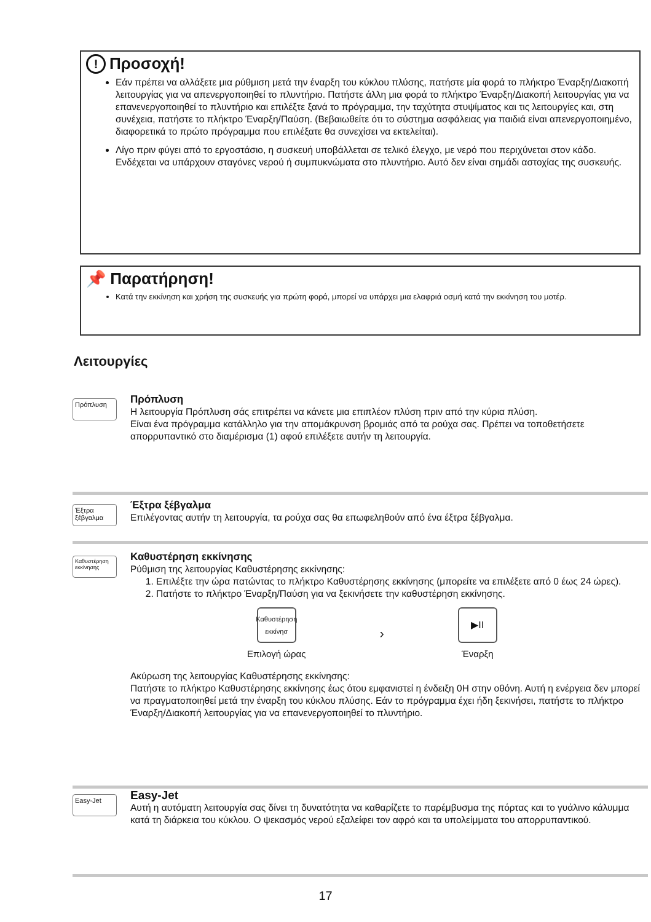! Προσοχή!
Εάν πρέπει να αλλάξετε μια ρύθμιση μετά την έναρξη του κύκλου πλύσης, πατήστε μία φορά το πλήκτρο Έναρξη/Διακοπή λειτουργίας για να απενεργοποιηθεί το πλυντήριο. Πατήστε άλλη μια φορά το πλήκτρο Έναρξη/Διακοπή λειτουργίας για να επανενεργοποιηθεί το πλυντήριο και επιλέξτε ξανά το πρόγραμμα, την ταχύτητα στυψίματος και τις λειτουργίες και, στη συνέχεια, πατήστε το πλήκτρο Έναρξη/Παύση. (Βεβαιωθείτε ότι το σύστημα ασφάλειας για παιδιά είναι απενεργοποιημένο, διαφορετικά το πρώτο πρόγραμμα που επιλέξατε θα συνεχίσει να εκτελείται).
Λίγο πριν φύγει από το εργοστάσιο, η συσκευή υποβάλλεται σε τελικό έλεγχο, με νερό που περιχύνεται στον κάδο. Ενδέχεται να υπάρχουν σταγόνες νερού ή συμπυκνώματα στο πλυντήριο. Αυτό δεν είναι σημάδι αστοχίας της συσκευής.
📌 Παρατήρηση!
Κατά την εκκίνηση και χρήση της συσκευής για πρώτη φορά, μπορεί να υπάρχει μια ελαφριά οσμή κατά την εκκίνηση του μοτέρ.
Λειτουργίες
Πρόπλυση
Πρόπλυση
Η λειτουργία Πρόπλυση σάς επιτρέπει να κάνετε μια επιπλέον πλύση πριν από την κύρια πλύση.
Είναι ένα πρόγραμμα κατάλληλο για την απομάκρυνση βρομιάς από τα ρούχα σας. Πρέπει να τοποθετήσετε απορρυπαντικό στο διαμέρισμα (1) αφού επιλέξετε αυτήν τη λειτουργία.
Έξτρα ξέβγαλμα
Έξτρα ξέβγαλμα
Επιλέγοντας αυτήν τη λειτουργία, τα ρούχα σας θα επωφεληθούν από ένα έξτρα ξέβγαλμα.
Καθυστέρηση εκκίνησης
Καθυστέρηση εκκίνησης
Ρύθμιση της λειτουργίας Καθυστέρησης εκκίνησης:
1. Επιλέξτε την ώρα πατώντας το πλήκτρο Καθυστέρησης εκκίνησης (μπορείτε να επιλέξετε από 0 έως 24 ώρες).
2. Πατήστε το πλήκτρο Έναρξη/Παύση για να ξεκινήσετε την καθυστέρηση εκκίνησης.
Καθυστέρηση εκκίνησ
Επιλογή ώρας
›
▶II
Έναρξη
Ακύρωση της λειτουργίας Καθυστέρησης εκκίνησης:
Πατήστε το πλήκτρο Καθυστέρησης εκκίνησης έως ότου εμφανιστεί η ένδειξη 0H στην οθόνη. Αυτή η ενέργεια δεν μπορεί να πραγματοποιηθεί μετά την έναρξη του κύκλου πλύσης. Εάν το πρόγραμμα έχει ήδη ξεκινήσει, πατήστε το πλήκτρο Έναρξη/Διακοπή λειτουργίας για να επανενεργοποιηθεί το πλυντήριο.
Easy-Jet
Easy-Jet
Αυτή η αυτόματη λειτουργία σας δίνει τη δυνατότητα να καθαρίζετε το παρέμβυσμα της πόρτας και το γυάλινο κάλυμμα κατά τη διάρκεια του κύκλου. Ο ψεκασμός νερού εξαλείφει τον αφρό και τα υπολείμματα του απορρυπαντικού.
17